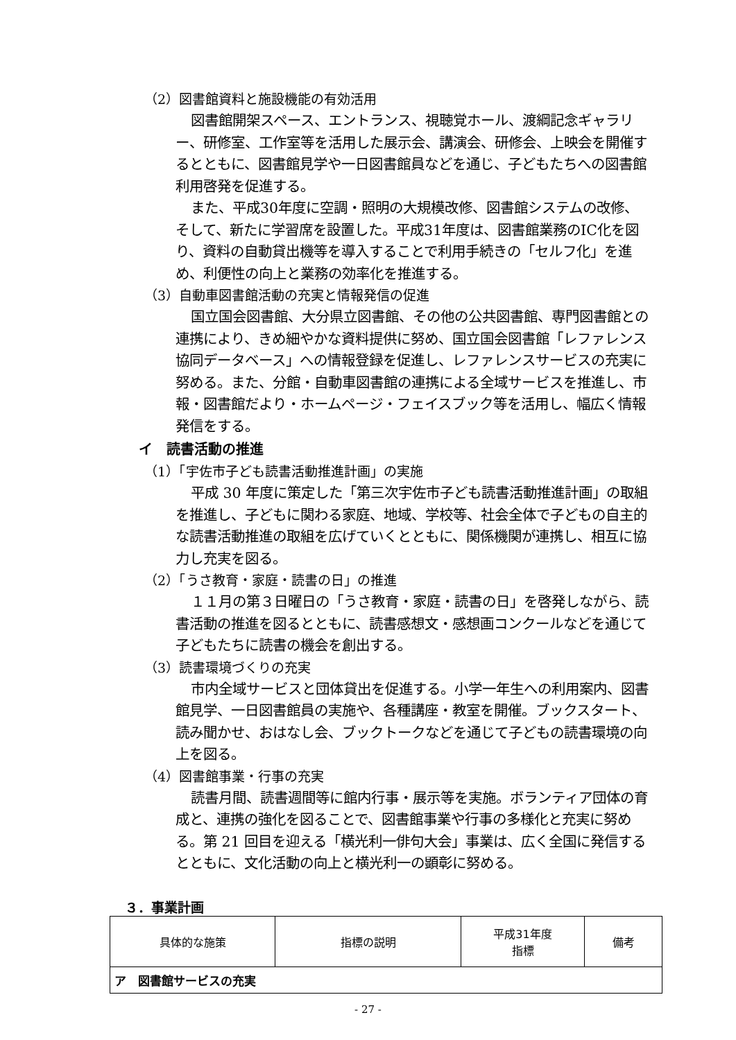（2）図書館資料と施設機能の有効活用
図書館開架スペース、エントランス、視聴覚ホール、渡綱記念ギャラリー、研修室、工作室等を活用した展示会、講演会、研修会、上映会を開催するとともに、図書館見学や一日図書館員などを通じ、子どもたちへの図書館利用啓発を促進する。
また、平成30年度に空調・照明の大規模改修、図書館システムの改修、そして、新たに学習席を設置した。平成31年度は、図書館業務のIC化を図り、資料の自動貸出機等を導入することで利用手続きの「セルフ化」を進め、利便性の向上と業務の効率化を推進する。
（3）自動車図書館活動の充実と情報発信の促進
国立国会図書館、大分県立図書館、その他の公共図書館、専門図書館との連携により、きめ細やかな資料提供に努め、国立国会図書館「レファレンス協同データベース」への情報登録を促進し、レファレンスサービスの充実に努める。また、分館・自動車図書館の連携による全域サービスを推進し、市報・図書館だより・ホームページ・フェイスブック等を活用し、幅広く情報発信をする。
イ　読書活動の推進
（1）「宇佐市子ども読書活動推進計画」の実施
平成 30 年度に策定した「第三次宇佐市子ども読書活動推進計画」の取組を推進し、子どもに関わる家庭、地域、学校等、社会全体で子どもの自主的な読書活動推進の取組を広げていくとともに、関係機関が連携し、相互に協力し充実を図る。
（2）「うさ教育・家庭・読書の日」の推進
１１月の第３日曜日の「うさ教育・家庭・読書の日」を啓発しながら、読書活動の推進を図るとともに、読書感想文・感想画コンクールなどを通じて子どもたちに読書の機会を創出する。
（3）読書環境づくりの充実
市内全域サービスと団体貸出を促進する。小学一年生への利用案内、図書館見学、一日図書館員の実施や、各種講座・教室を開催。ブックスタート、読み聞かせ、おはなし会、ブックトークなどを通じて子どもの読書環境の向上を図る。
（4）図書館事業・行事の充実
読書月間、読書週間等に館内行事・展示等を実施。ボランティア団体の育成と、連携の強化を図ることで、図書館事業や行事の多様化と充実に努める。第 21 回目を迎える「横光利一俳句大会」事業は、広く全国に発信するとともに、文化活動の向上と横光利一の顕彰に努める。
３．事業計画
| 具体的な施策 | 指標の説明 | 平成31年度 指標 | 備考 |
| --- | --- | --- | --- |
| ア 図書館サービスの充実 | | | |
- 27 -